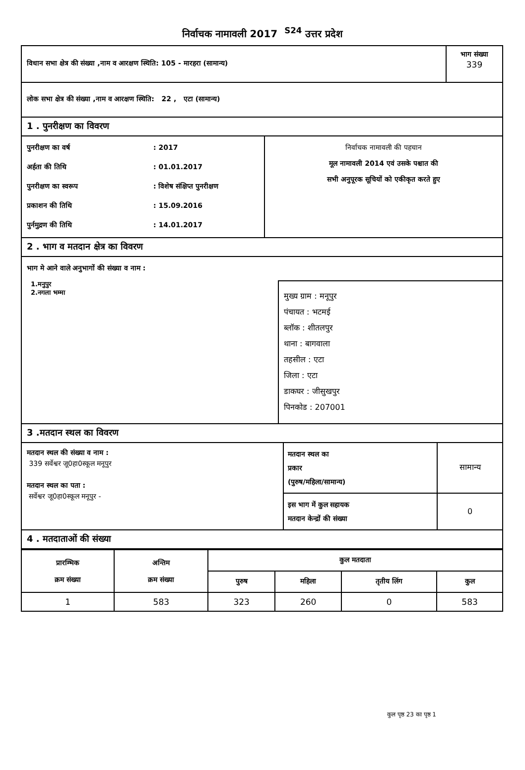निर्वाचक नामावली 2017 <sup>S24</sup> उत्तर प्रदेश
विधान सभा क्षेत्र की संख्या ,नाम व आरक्षण स्थिति: 105 - मारहरा (सामान्य)
भाग संख्या
339
लोक सभा क्षेत्र की संख्या ,नाम व आरक्षण स्थिति: 22 , एटा (सामान्य)
1 . पुनरीक्षण का विवरण
पुनरीक्षण का वर्ष
: 2017
अर्हता की तिथि
: 01.01.2017
पुनरीक्षण का स्वरूप
: विशेष संक्षिप्त पुनरीक्षण
प्रकाशन की तिथि
: 15.09.2016
पुर्नमुद्रण की तिथि
: 14.01.2017
निर्वाचक नामावली की पहचान
मूल नामावली 2014 एवं उसके पश्चात की
सभी अनुपूरक सूचियों को एकीकृत करते हुए
2 . भाग व मतदान क्षेत्र का विवरण
भाग मे आने वाले अनुभागों की संख्या व नाम :
1.मनुपुर
2.नगला भम्मा
मुख्य ग्राम : मनूपुर
पंचायत : भटमई
ब्लॉक : शीतलपुर
थाना : बागवाला
तहसील : एटा
जिला : एटा
डाकघर : जीसुखपुर
पिनकोड : 207001
3 .मतदान स्थल का विवरण
मतदान स्थल की संख्या व नाम :
339 सर्वेश्वर जू0हा0स्कूल मनूपुर
मतदान स्थल का पता :
सर्वेश्वर जू0हा0स्कूल मनूपुर -
| मतदान स्थल का प्रकार (पुरुष/महिला/सामान्य) | सामान्य |
| इस भाग में कुल सहायक मतदान केन्द्रों की संख्या | 0 |
4 . मतदाताओं की संख्या
| प्रारम्भिक क्रम संख्या | अन्तिम क्रम संख्या | कुल मतदाता | | | |
| --- | --- | --- | --- | --- | --- |
| | | पुरुष | महिला | तृतीय लिंग | कुल |
| 1 | 583 | 323 | 260 | 0 | 583 |
कुल पृष्ठ 23 का पृष्ठ 1